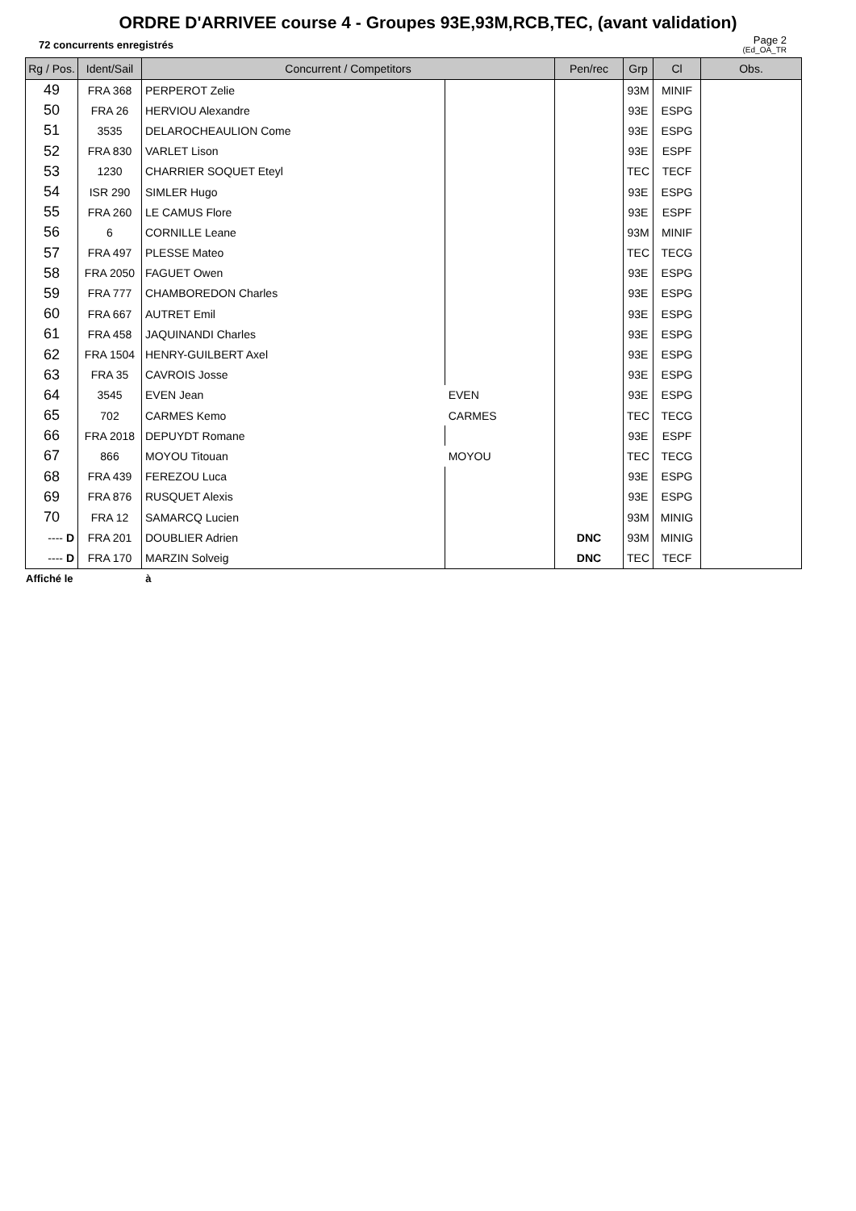ORDRE D'ARRIVEE course 4 - Groupes 93E,93M,RCB,TEC, (avant validation)
72 concurrents enregistrés
Page 2
(Ed_OA_TR
| Rg / Pos. | Ident/Sail | Concurrent / Competitors | | Pen/rec | Grp | Cl | Obs. |
| --- | --- | --- | --- | --- | --- | --- | --- |
| 49 | FRA 368 | PERPEROT Zelie | | | 93M | MINIF | |
| 50 | FRA 26 | HERVIOU Alexandre | | | 93E | ESPG | |
| 51 | 3535 | DELAROCHEAULION Come | | | 93E | ESPG | |
| 52 | FRA 830 | VARLET Lison | | | 93E | ESPF | |
| 53 | 1230 | CHARRIER SOQUET Eteyl | | | TEC | TECF | |
| 54 | ISR 290 | SIMLER Hugo | | | 93E | ESPG | |
| 55 | FRA 260 | LE CAMUS Flore | | | 93E | ESPF | |
| 56 | 6 | CORNILLE Leane | | | 93M | MINIF | |
| 57 | FRA 497 | PLESSE Mateo | | | TEC | TECG | |
| 58 | FRA 2050 | FAGUET Owen | | | 93E | ESPG | |
| 59 | FRA 777 | CHAMBOREDON Charles | | | 93E | ESPG | |
| 60 | FRA 667 | AUTRET Emil | | | 93E | ESPG | |
| 61 | FRA 458 | JAQUINANDI Charles | | | 93E | ESPG | |
| 62 | FRA 1504 | HENRY-GUILBERT Axel | | | 93E | ESPG | |
| 63 | FRA 35 | CAVROIS Josse | | | 93E | ESPG | |
| 64 | 3545 | EVEN Jean | EVEN | | 93E | ESPG | |
| 65 | 702 | CARMES Kemo | CARMES | | TEC | TECG | |
| 66 | FRA 2018 | DEPUYDT Romane | | | 93E | ESPF | |
| 67 | 866 | MOYOU Titouan | MOYOU | | TEC | TECG | |
| 68 | FRA 439 | FEREZOU Luca | | | 93E | ESPG | |
| 69 | FRA 876 | RUSQUET Alexis | | | 93E | ESPG | |
| 70 | FRA 12 | SAMARCQ Lucien | | | 93M | MINIG | |
| ---- D | FRA 201 | DOUBLIER Adrien | | DNC | 93M | MINIG | |
| ---- D | FRA 170 | MARZIN Solveig | | DNC | TEC | TECF | |
Affiché le à